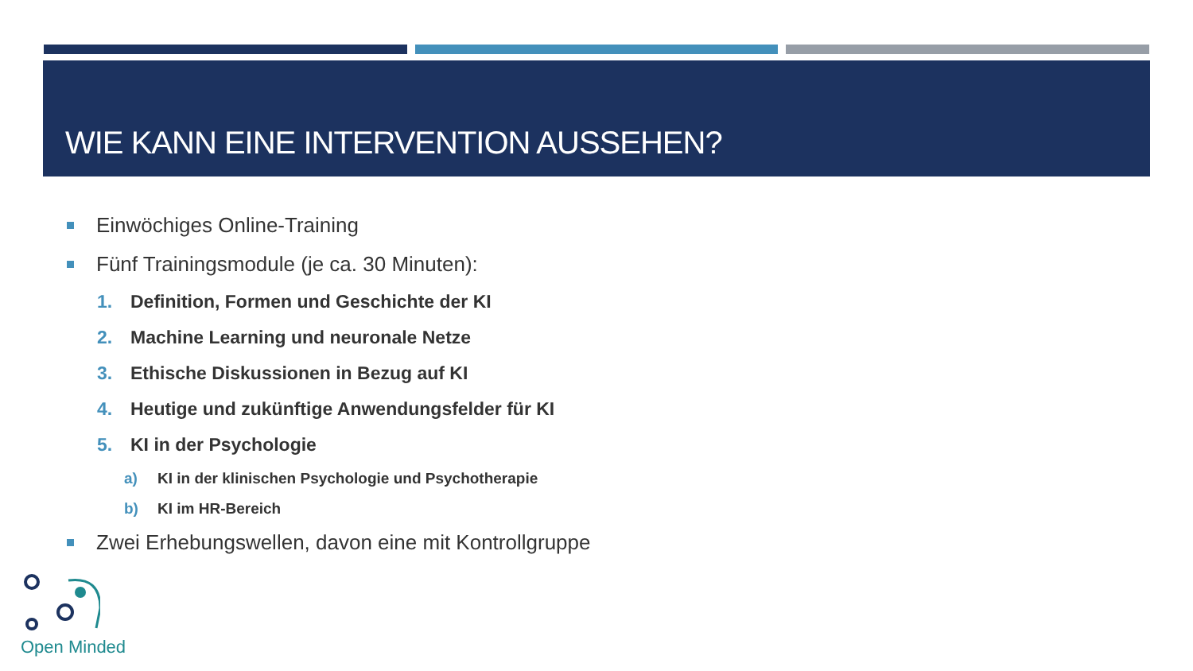WIE KANN EINE INTERVENTION AUSSEHEN?
Einwöchiges Online-Training
Fünf Trainingsmodule (je ca. 30 Minuten):
1. Definition, Formen und Geschichte der KI
2. Machine Learning und neuronale Netze
3. Ethische Diskussionen in Bezug auf KI
4. Heutige und zukünftige Anwendungsfelder für KI
5. KI in der Psychologie
a) KI in der klinischen Psychologie und Psychotherapie
b) KI im HR-Bereich
Zwei Erhebungswellen, davon eine mit Kontrollgruppe
Open Minded